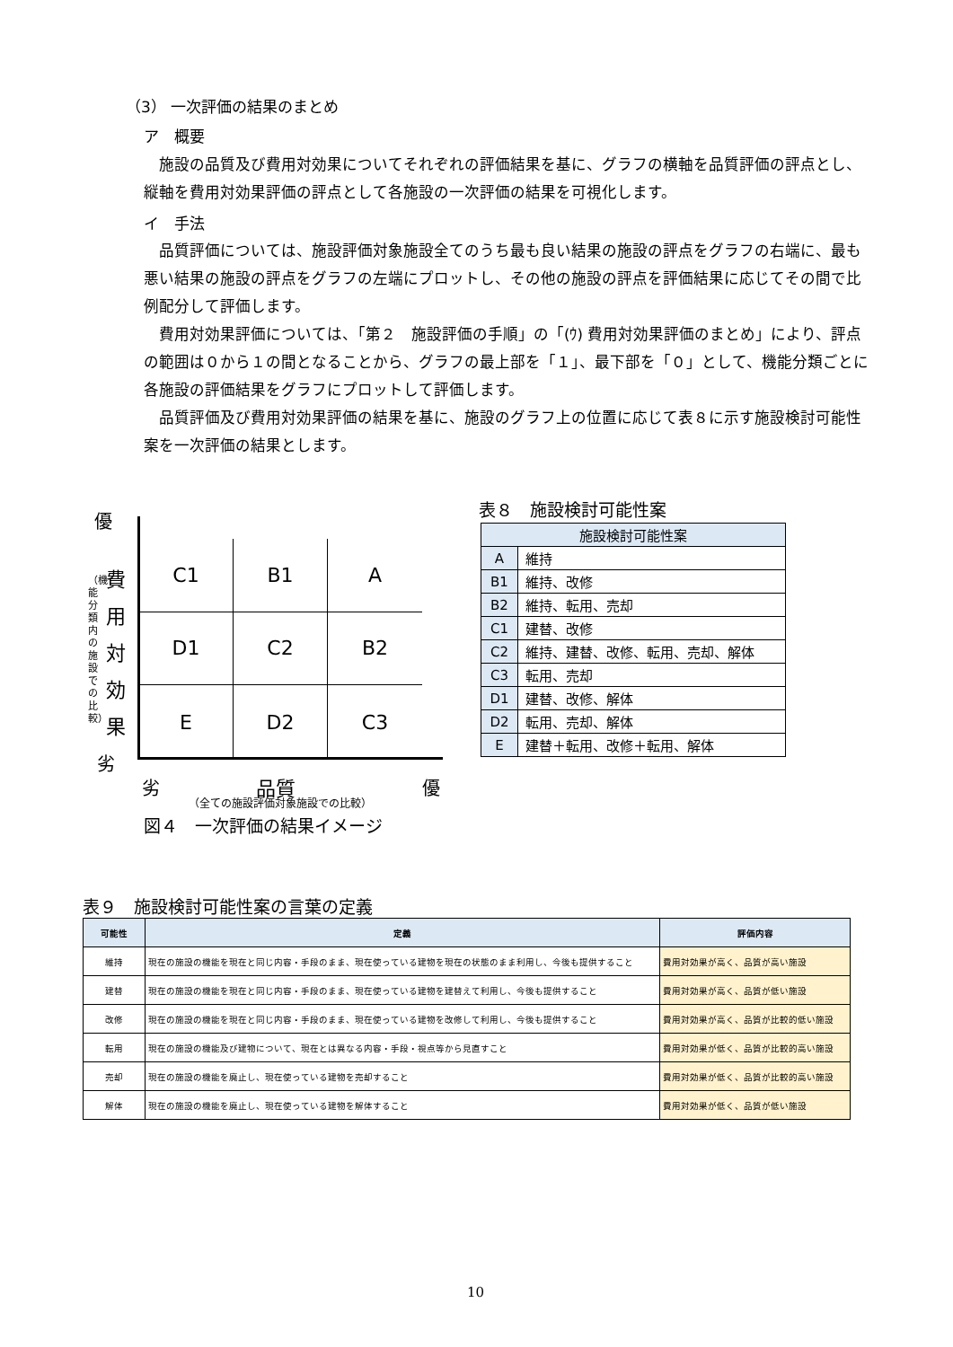（3） 一次評価の結果のまとめ
ア　概要
　施設の品質及び費用対効果についてそれぞれの評価結果を基に、グラフの横軸を品質評価の評点とし、縦軸を費用対効果評価の評点として各施設の一次評価の結果を可視化します。
イ　手法
　品質評価については、施設評価対象施設全てのうち最も良い結果の施設の評点をグラフの右端に、最も悪い結果の施設の評点をグラフの左端にプロットし、その他の施設の評点を評価結果に応じてその間で比例配分して評価します。
　費用対効果評価については、「第２　施設評価の手順」の「(ｳ) 費用対効果評価のまとめ」により、評点の範囲は０から１の間となることから、グラフの最上部を「１」、最下部を「０」として、機能分類ごとに各施設の評価結果をグラフにプロットして評価します。
　品質評価及び費用対効果評価の結果を基に、施設のグラフ上の位置に応じて表８に示す施設検討可能性案を一次評価の結果とします。
C1
B1
A
D1
C2
B2
E
D2
C3
優
費 用 対 効 果
（機能分類内の施設での比較）
劣
劣 品質 優
（全ての施設評価対象施設での比較）
図４　一次評価の結果イメージ
表８　施設検討可能性案
| 施設検討可能性案 | |
| --- | --- |
| A | 維持 |
| B1 | 維持、改修 |
| B2 | 維持、転用、売却 |
| C1 | 建替、改修 |
| C2 | 維持、建替、改修、転用、売却、解体 |
| C3 | 転用、売却 |
| D1 | 建替、改修、解体 |
| D2 | 転用、売却、解体 |
| E | 建替＋転用、改修＋転用、解体 |
表９　施設検討可能性案の言葉の定義
| 可能性 | 定義 | 評価内容 |
| --- | --- | --- |
| 維持 | 現在の施設の機能を現在と同じ内容・手段のまま、現在使っている建物を現在の状態のまま利用し、今後も提供すること | 費用対効果が高く、品質が高い施設 |
| 建替 | 現在の施設の機能を現在と同じ内容・手段のまま、現在使っている建物を建替えて利用し、今後も提供すること | 費用対効果が高く、品質が低い施設 |
| 改修 | 現在の施設の機能を現在と同じ内容・手段のまま、現在使っている建物を改修して利用し、今後も提供すること | 費用対効果が高く、品質が比較的低い施設 |
| 転用 | 現在の施設の機能及び建物について、現在とは異なる内容・手段・視点等から見直すこと | 費用対効果が低く、品質が比較的高い施設 |
| 売却 | 現在の施設の機能を廃止し、現在使っている建物を売却すること | 費用対効果が低く、品質が比較的高い施設 |
| 解体 | 現在の施設の機能を廃止し、現在使っている建物を解体すること | 費用対効果が低く、品質が低い施設 |
10